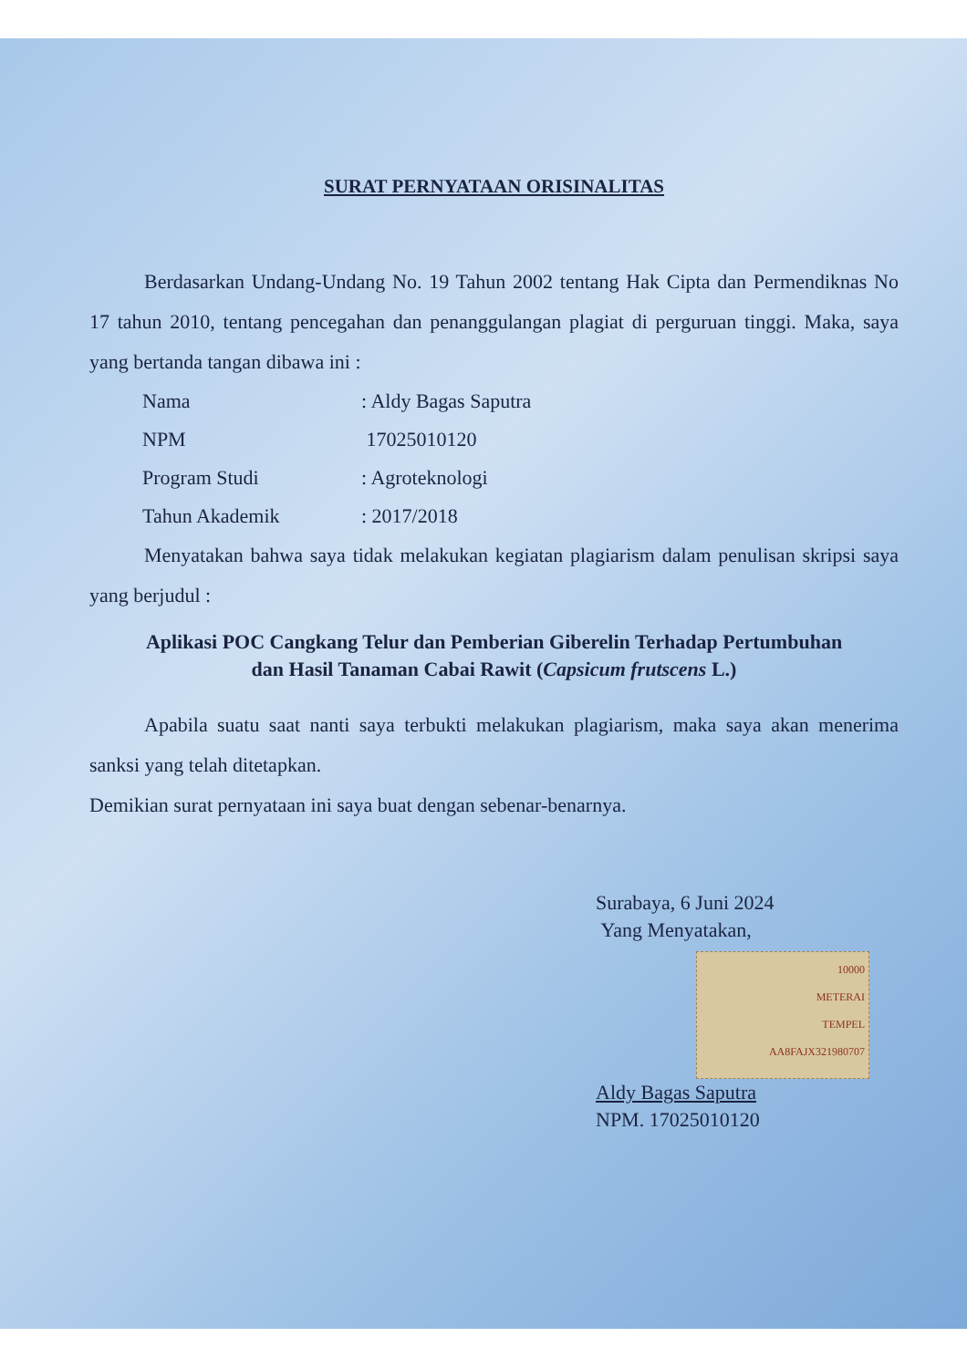SURAT PERNYATAAN ORISINALITAS
Berdasarkan Undang-Undang No. 19 Tahun 2002 tentang Hak Cipta dan Permendiknas No 17 tahun 2010, tentang pencegahan dan penanggulangan plagiat di perguruan tinggi. Maka, saya yang bertanda tangan dibawa ini :
| Nama | : Aldy Bagas Saputra |
| NPM | 17025010120 |
| Program Studi | : Agroteknologi |
| Tahun Akademik | : 2017/2018 |
Menyatakan bahwa saya tidak melakukan kegiatan plagiarism dalam penulisan skripsi saya yang berjudul :
Aplikasi POC Cangkang Telur dan Pemberian Giberelin Terhadap Pertumbuhan
dan Hasil Tanaman Cabai Rawit (Capsicum frutscens L.)
Apabila suatu saat nanti saya terbukti melakukan plagiarism, maka saya akan menerima sanksi yang telah ditetapkan.
Demikian surat pernyataan ini saya buat dengan sebenar-benarnya.
Surabaya, 6 Juni 2024
Yang Menyatakan,
10000
METERAI
TEMPEL
AA8FAJX321980707
Aldy Bagas Saputra
NPM. 17025010120